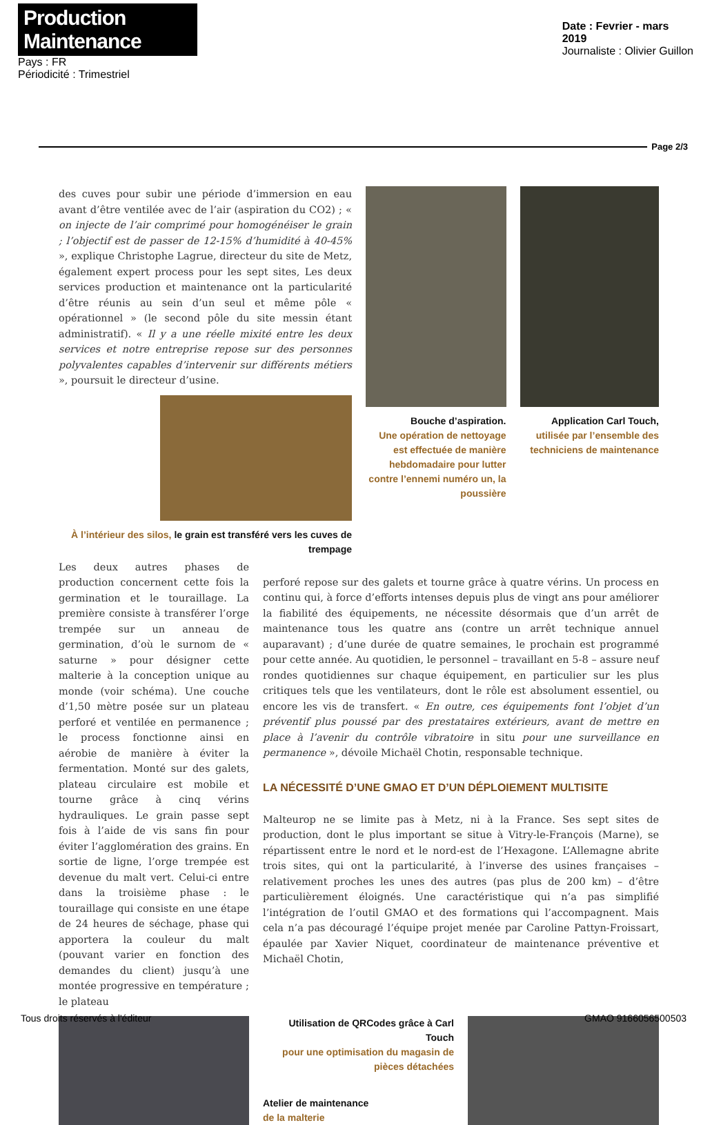Production Maintenance
Pays : FR
Périodicité : Trimestriel
Date : Fevrier - mars
2019
Journaliste : Olivier Guillon
Page 2/3
des cuves pour subir une période d’immersion en eau avant d’être ventilée avec de l’air (aspiration du CO2) ; « on injecte de l’air comprimé pour homogénéiser le grain ; l’objectif est de passer de 12-15% d’humidité à 40-45% », explique Christophe Lagrue, directeur du site de Metz, également expert process pour les sept sites, Les deux services production et maintenance ont la particularité d’être réunis au sein d’un seul et même pôle « opérationnel » (le second pôle du site messin étant administratif). « Il y a une réelle mixité entre les deux services et notre entreprise repose sur des personnes polyvalentes capables d’intervenir sur différents métiers », poursuit le directeur d’usine.
À l’intérieur des silos, le grain est transféré vers les cuves de trempage
Bouche d’aspiration.
Une opération de nettoyage est effectuée de manière hebdomadaire pour lutter contre l’ennemi numéro un, la poussière
Application Carl Touch,
utilisée par l’ensemble des techniciens de maintenance
Les deux autres phases de production concernent cette fois la germination et le touraillage. La première consiste à transférer l’orge trempée sur un anneau de germination, d’où le surnom de « saturne » pour désigner cette malterie à la conception unique au monde (voir schéma). Une couche d’1,50 mètre posée sur un plateau perforé et ventilée en permanence ; le process fonctionne ainsi en aérobie de manière à éviter la fermentation. Monté sur des galets, plateau circulaire est mobile et tourne grâce à cinq vérins hydrauliques. Le grain passe sept fois à l’aide de vis sans fin pour éviter l’agglomération des grains. En sortie de ligne, l’orge trempée est devenue du malt vert. Celui-ci entre dans la troisième phase : le touraillage qui consiste en une étape de 24 heures de séchage, phase qui apportera la couleur du malt (pouvant varier en fonction des demandes du client) jusqu’à une montée progressive en température ; le plateau
perforé repose sur des galets et tourne grâce à quatre vérins. Un process en continu qui, à force d’efforts intenses depuis plus de vingt ans pour améliorer la fiabilité des équipements, ne nécessite désormais que d’un arrêt de maintenance tous les quatre ans (contre un arrêt technique annuel auparavant) ; d’une durée de quatre semaines, le prochain est programmé pour cette année. Au quotidien, le personnel – travaillant en 5-8 – assure neuf rondes quotidiennes sur chaque équipement, en particulier sur les plus critiques tels que les ventilateurs, dont le rôle est absolument essentiel, ou encore les vis de transfert. « En outre, ces équipements font l’objet d’un préventif plus poussé par des prestataires extérieurs, avant de mettre en place à l’avenir du contrôle vibratoire in situ pour une surveillance en permanence », dévoile Michaël Chotin, responsable technique.
LA NÉCESSITÉ D’UNE GMAO ET D’UN DÉPLOIEMENT MULTISITE
Malteurop ne se limite pas à Metz, ni à la France. Ses sept sites de production, dont le plus important se situe à Vitry-le-François (Marne), se répartissent entre le nord et le nord-est de l’Hexagone. L’Allemagne abrite trois sites, qui ont la particularité, à l’inverse des usines françaises – relativement proches les unes des autres (pas plus de 200 km) – d’être particulièrement éloignés. Une caractéristique qui n’a pas simplifié l’intégration de l’outil GMAO et des formations qui l’accompagnent. Mais cela n’a pas découragé l’équipe projet menée par Caroline Pattyn-Froissart, épaulée par Xavier Niquet, coordinateur de maintenance préventive et Michaël Chotin,
Utilisation de QRCodes grâce à Carl Touch
pour une optimisation du magasin de pièces détachées
Atelier de maintenance
de la malterie
Tous droits réservés à l'éditeur GMAO 9166056500503